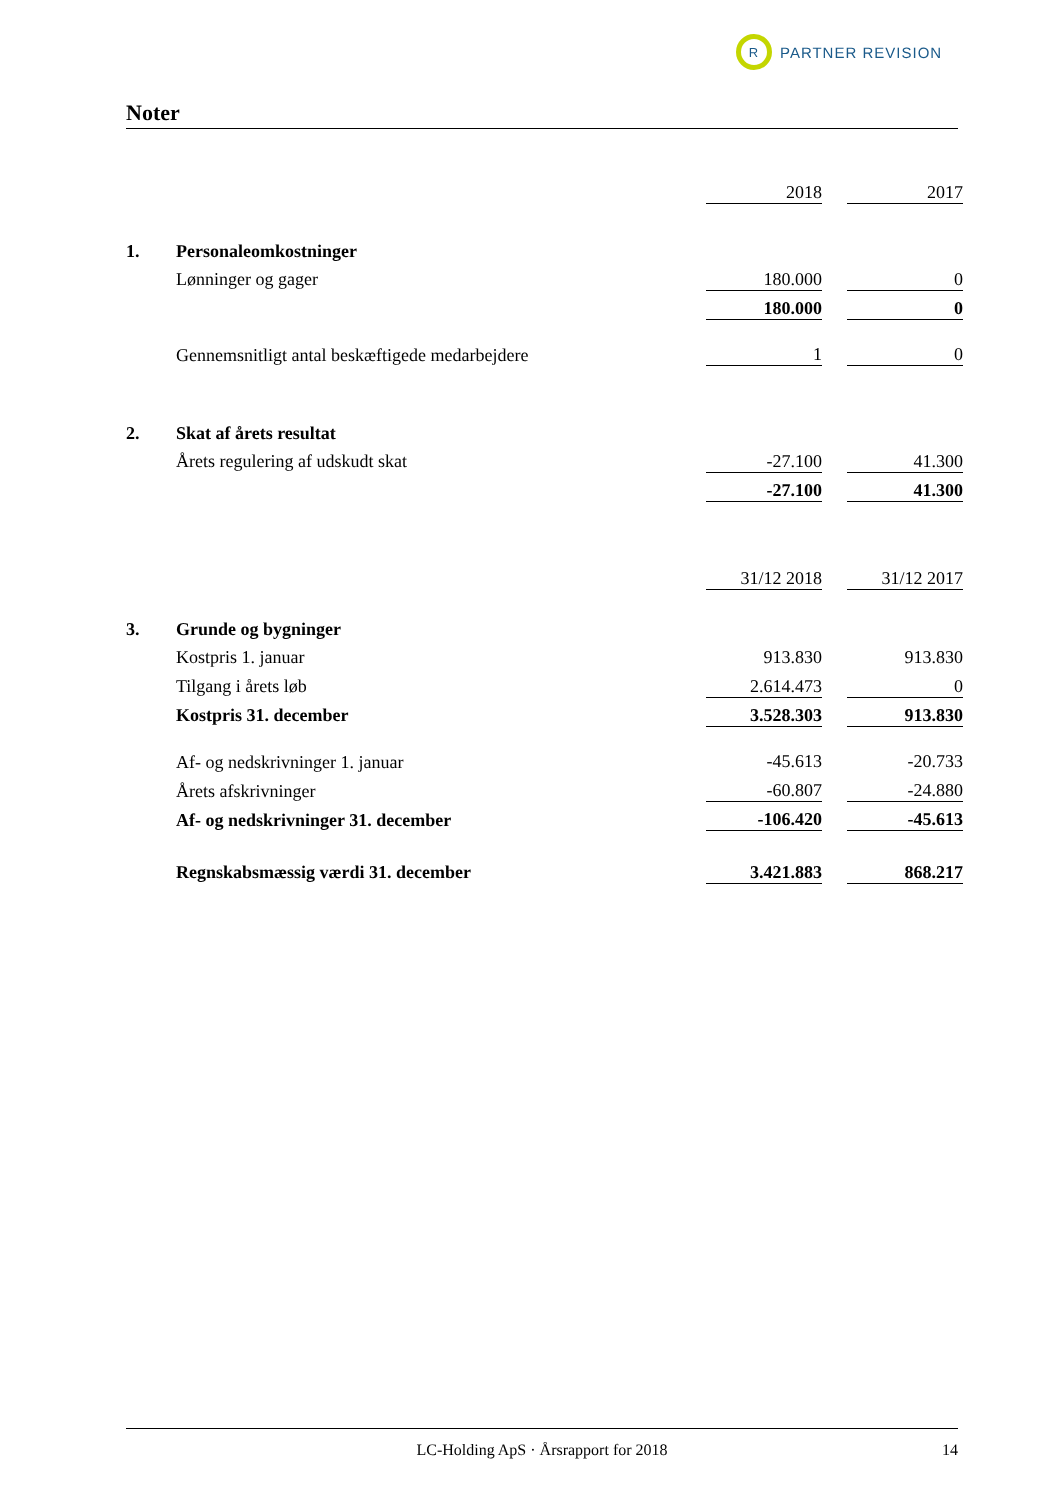R
PARTNER REVISION
Noter
| | | 2018 | | 2017 |
| 1. | Personaleomkostninger | | | |
| | Lønninger og gager | 180.000 | | 0 |
| | | 180.000 | | 0 |
| | Gennemsnitligt antal beskæftigede medarbejdere | 1 | | 0 |
| 2. | Skat af årets resultat | | | |
| | Årets regulering af udskudt skat | -27.100 | | 41.300 |
| | | -27.100 | | 41.300 |
| | | 31/12 2018 | | 31/12 2017 |
| 3. | Grunde og bygninger | | | |
| | Kostpris 1. januar | 913.830 | | 913.830 |
| | Tilgang i årets løb | 2.614.473 | | 0 |
| | Kostpris 31. december | 3.528.303 | | 913.830 |
| | Af- og nedskrivninger 1. januar | -45.613 | | -20.733 |
| | Årets afskrivninger | -60.807 | | -24.880 |
| | Af- og nedskrivninger 31. december | -106.420 | | -45.613 |
| | Regnskabsmæssig værdi 31. december | 3.421.883 | | 868.217 |
LC-Holding ApS · Årsrapport for 2018 14